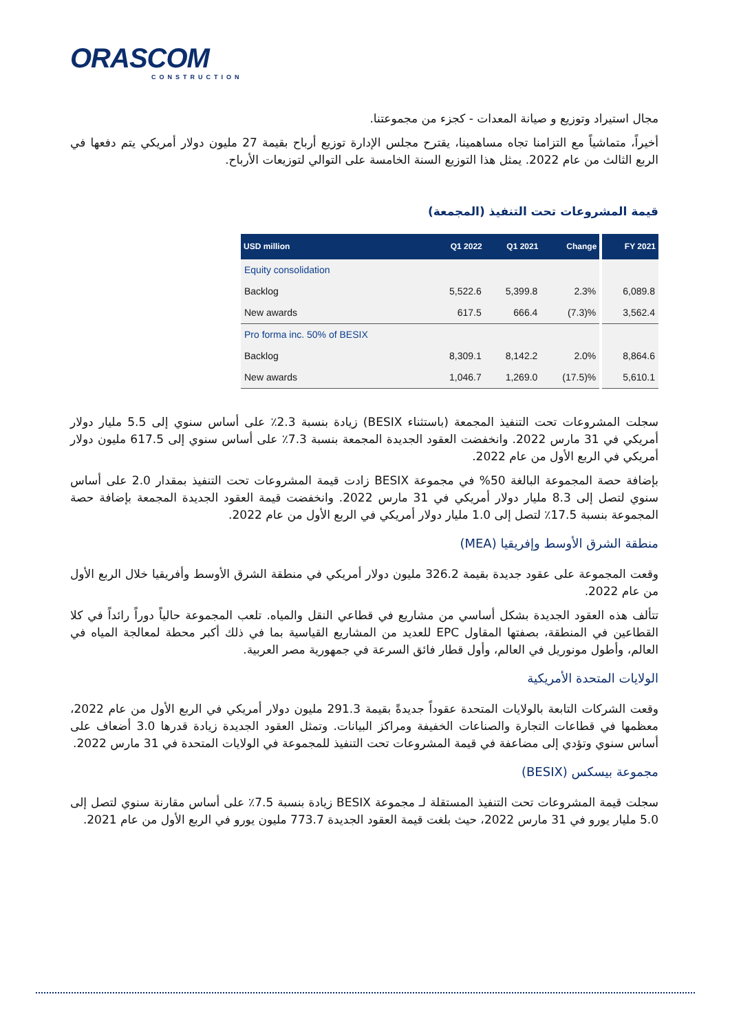ORASCOM
CONSTRUCTION
مجال استيراد وتوزيع و صيانة المعدات - كجزء من مجموعتنا.
أخيراً، متماشياً مع التزامنا تجاه مساهمينا، يقترح مجلس الإدارة توزيع أرباح بقيمة 27 مليون دولار أمريكي يتم دفعها في الربع الثالث من عام 2022. يمثل هذا التوزيع السنة الخامسة على التوالي لتوزيعات الأرباح.
قيمة المشروعات تحت التنفيذ (المجمعة)
| USD million | Q1 2022 | Q1 2021 | Change | | FY 2021 |
| --- | --- | --- | --- | --- | --- |
| Equity consolidation | | | | | |
| Backlog | 5,522.6 | 5,399.8 | 2.3% | | 6,089.8 |
| New awards | 617.5 | 666.4 | (7.3)% | | 3,562.4 |
| Pro forma inc. 50% of BESIX | | | | | |
| Backlog | 8,309.1 | 8,142.2 | 2.0% | | 8,864.6 |
| New awards | 1,046.7 | 1,269.0 | (17.5)% | | 5,610.1 |
سجلت المشروعات تحت التنفيذ المجمعة (باستثناء BESIX) زيادة بنسبة 2.3٪ على أساس سنوي إلى 5.5 مليار دولار أمريكي في 31 مارس 2022. وانخفضت العقود الجديدة المجمعة بنسبة 7.3٪ على أساس سنوي إلى 617.5 مليون دولار أمريكي في الربع الأول من عام 2022.
بإضافة حصة المجموعة البالغة 50% في مجموعة BESIX زادت قيمة المشروعات تحت التنفيذ بمقدار 2.0 على أساس سنوي لتصل إلى 8.3 مليار دولار أمريكي في 31 مارس 2022. وانخفضت قيمة العقود الجديدة المجمعة بإضافة حصة المجموعة بنسبة 17.5٪ لتصل إلى 1.0 مليار دولار أمريكي في الربع الأول من عام 2022.
منطقة الشرق الأوسط وإفريقيا (MEA)
وقعت المجموعة على عقود جديدة بقيمة 326.2 مليون دولار أمريكي في منطقة الشرق الأوسط وأفريقيا خلال الربع الأول من عام 2022.
تتألف هذه العقود الجديدة بشكل أساسي من مشاريع في قطاعي النقل والمياه. تلعب المجموعة حالياً دوراً رائداً في كلا القطاعين في المنطقة، بصفتها المقاول EPC للعديد من المشاريع القياسية بما في ذلك أكبر محطة لمعالجة المياه في العالم، وأطول مونوريل في العالم، وأول قطار فائق السرعة في جمهورية مصر العربية.
الولايات المتحدة الأمريكية
وقعت الشركات التابعة بالولايات المتحدة عقوداً جديدةً بقيمة 291.3 مليون دولار أمريكي في الربع الأول من عام 2022، معظمها في قطاعات التجارة والصناعات الخفيفة ومراكز البيانات. وتمثل العقود الجديدة زيادة قدرها 3.0 أضعاف على أساس سنوي وتؤدي إلى مضاعفة في قيمة المشروعات تحت التنفيذ للمجموعة في الولايات المتحدة في 31 مارس 2022.
مجموعة بيسكس (BESIX)
سجلت قيمة المشروعات تحت التنفيذ المستقلة لـ مجموعة BESIX زيادة بنسبة 7.5٪ على أساس مقارنة سنوي لتصل إلى 5.0 مليار يورو في 31 مارس 2022، حيث بلغت قيمة العقود الجديدة 773.7 مليون يورو في الربع الأول من عام 2021.